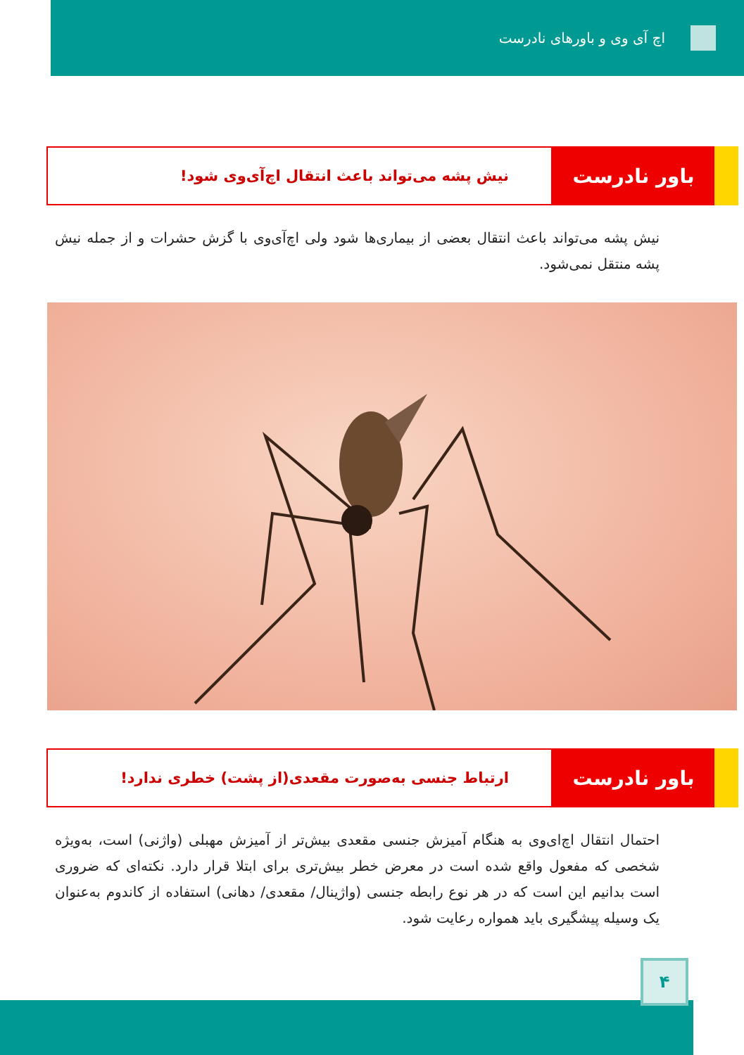اچ آی وی و باورهای نادرست
باور نادرست
نیش پشه می‌تواند باعث انتقال اچ‌آی‌وی شود!
نیش پشه می‌تواند باعث انتقال بعضی از بیماری‌ها شود ولی اچ‌آی‌وی با گزش حشرات و از جمله نیش پشه منتقل نمی‌شود.
باور نادرست
ارتباط جنسی به‌صورت مقعدی(از پشت) خطری ندارد!
احتمال انتقال اچ‌ای‌وی به هنگام آمیزش جنسی مقعدی بیش‌تر از آمیزش مهبلی (واژنی) است، به‌ویژه شخصی که مفعول واقع شده است در معرض خطر بیش‌تری برای ابتلا قرار دارد. نکته‌ای که ضروری است بدانیم این است که در هر نوع رابطه جنسی (واژینال/ مقعدی/ دهانی) استفاده از کاندوم به‌عنوان یک وسیله پیشگیری باید همواره رعایت شود.
۴